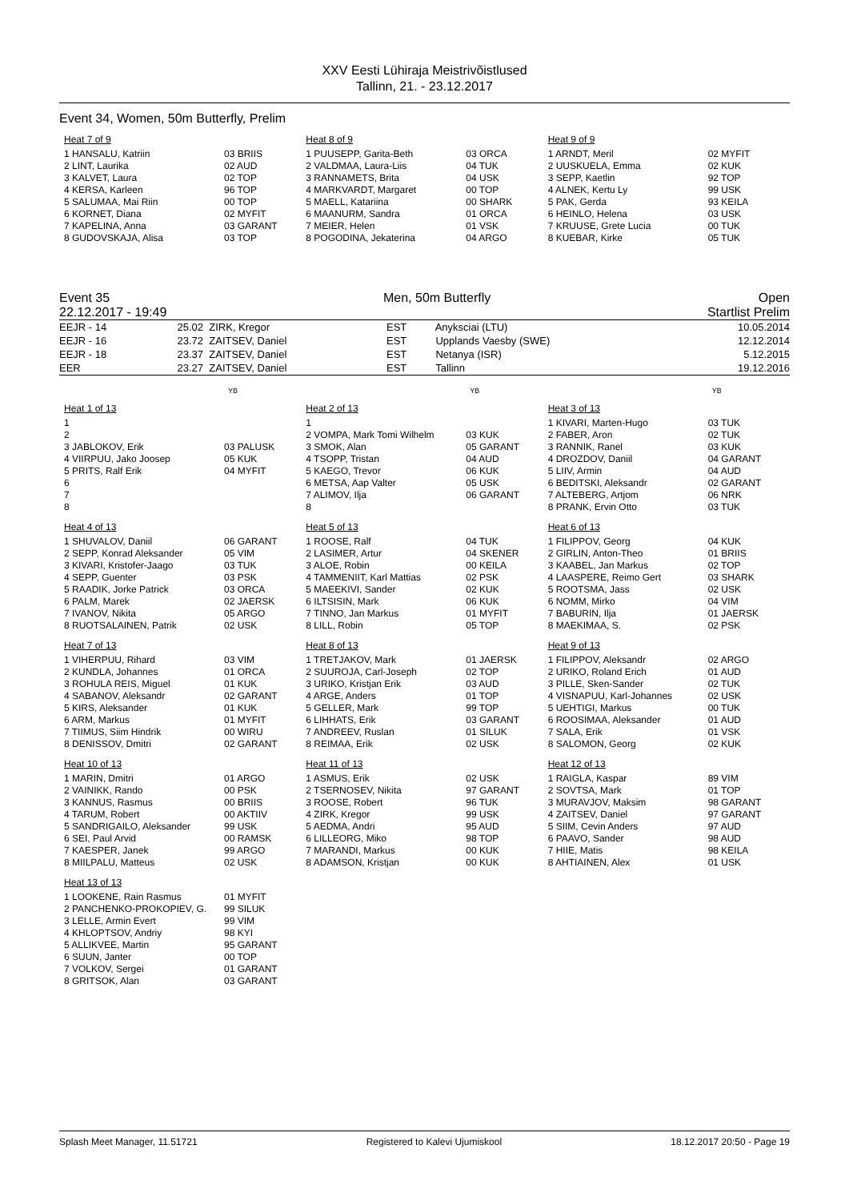XXV Eesti Lühiraja Meistrivõistlused
Tallinn, 21. - 23.12.2017
Event 34, Women, 50m Butterfly, Prelim
Heat 7 of 9
| 1 HANSALU, Katriin | 03 BRIIS |
| 2 LINT, Laurika | 02 AUD |
| 3 KALVET, Laura | 02 TOP |
| 4 KERSA, Karleen | 96 TOP |
| 5 SALUMAA, Mai Riin | 00 TOP |
| 6 KORNET, Diana | 02 MYFIT |
| 7 KAPELINA, Anna | 03 GARANT |
| 8 GUDOVSKAJA, Alisa | 03 TOP |
Heat 8 of 9
| 1 PUUSEPP, Garita-Beth | 03 ORCA |
| 2 VALDMAA, Laura-Liis | 04 TUK |
| 3 RANNAMETS, Brita | 04 USK |
| 4 MARKVARDT, Margaret | 00 TOP |
| 5 MAELL, Katariina | 00 SHARK |
| 6 MAANURM, Sandra | 01 ORCA |
| 7 MEIER, Helen | 01 VSK |
| 8 POGODINA, Jekaterina | 04 ARGO |
Heat 9 of 9
| 1 ARNDT, Meril | 02 MYFIT |
| 2 UUSKUELA, Emma | 02 KUK |
| 3 SEPP, Kaetlin | 92 TOP |
| 4 ALNEK, Kertu Ly | 99 USK |
| 5 PAK, Gerda | 93 KEILA |
| 6 HEINLO, Helena | 03 USK |
| 7 KRUUSE, Grete Lucia | 00 TUK |
| 8 KUEBAR, Kirke | 05 TUK |
Event 35
22.12.2017 - 19:49 Men, 50m Butterfly Open
Startlist Prelim
| EEJR - 14 | 25.02 | ZIRK, Kregor | EST | Anyksciai (LTU) | 10.05.2014 |
| EEJR - 16 | 23.72 | ZAITSEV, Daniel | EST | Upplands Vaesby (SWE) | 12.12.2014 |
| EEJR - 18 | 23.37 | ZAITSEV, Daniel | EST | Netanya (ISR) | 5.12.2015 |
| EER | 23.27 | ZAITSEV, Daniel | EST | Tallinn | 19.12.2016 |
YB YB YB
Heat 1 of 13
| 1 | |
| 2 | |
| 3 JABLOKOV, Erik | 03 PALUSK |
| 4 VIIRPUU, Jako Joosep | 05 KUK |
| 5 PRITS, Ralf Erik | 04 MYFIT |
| 6 | |
| 7 | |
| 8 | |
Heat 2 of 13
| 1 | |
| 2 VOMPA, Mark Tomi Wilhelm | 03 KUK |
| 3 SMOK, Alan | 05 GARANT |
| 4 TSOPP, Tristan | 04 AUD |
| 5 KAEGO, Trevor | 06 KUK |
| 6 METSA, Aap Valter | 05 USK |
| 7 ALIMOV, Ilja | 06 GARANT |
| 8 | |
Heat 3 of 13
| 1 KIVARI, Marten-Hugo | 03 TUK |
| 2 FABER, Aron | 02 TUK |
| 3 RANNIK, Ranel | 03 KUK |
| 4 DROZDOV, Daniil | 04 GARANT |
| 5 LIIV, Armin | 04 AUD |
| 6 BEDITSKI, Aleksandr | 02 GARANT |
| 7 ALTEBERG, Artjom | 06 NRK |
| 8 PRANK, Ervin Otto | 03 TUK |
Heat 4 of 13
| 1 SHUVALOV, Daniil | 06 GARANT |
| 2 SEPP, Konrad Aleksander | 05 VIM |
| 3 KIVARI, Kristofer-Jaago | 03 TUK |
| 4 SEPP, Guenter | 03 PSK |
| 5 RAADIK, Jorke Patrick | 03 ORCA |
| 6 PALM, Marek | 02 JAERSK |
| 7 IVANOV, Nikita | 05 ARGO |
| 8 RUOTSALAINEN, Patrik | 02 USK |
Heat 5 of 13
| 1 ROOSE, Ralf | 04 TUK |
| 2 LASIMER, Artur | 04 SKENER |
| 3 ALOE, Robin | 00 KEILA |
| 4 TAMMENIIT, Karl Mattias | 02 PSK |
| 5 MAEEKIVI, Sander | 02 KUK |
| 6 ILTSISIN, Mark | 06 KUK |
| 7 TINNO, Jan Markus | 01 MYFIT |
| 8 LILL, Robin | 05 TOP |
Heat 6 of 13
| 1 FILIPPOV, Georg | 04 KUK |
| 2 GIRLIN, Anton-Theo | 01 BRIIS |
| 3 KAABEL, Jan Markus | 02 TOP |
| 4 LAASPERE, Reimo Gert | 03 SHARK |
| 5 ROOTSMA, Jass | 02 USK |
| 6 NOMM, Mirko | 04 VIM |
| 7 BABURIN, Ilja | 01 JAERSK |
| 8 MAEKIMAA, S. | 02 PSK |
Heat 7 of 13
| 1 VIHERPUU, Rihard | 03 VIM |
| 2 KUNDLA, Johannes | 01 ORCA |
| 3 ROHULA REIS, Miguel | 01 KUK |
| 4 SABANOV, Aleksandr | 02 GARANT |
| 5 KIRS, Aleksander | 01 KUK |
| 6 ARM, Markus | 01 MYFIT |
| 7 TIIMUS, Siim Hindrik | 00 WIRU |
| 8 DENISSOV, Dmitri | 02 GARANT |
Heat 8 of 13
| 1 TRETJAKOV, Mark | 01 JAERSK |
| 2 SUUROJA, Carl-Joseph | 02 TOP |
| 3 URIKO, Kristjan Erik | 03 AUD |
| 4 ARGE, Anders | 01 TOP |
| 5 GELLER, Mark | 99 TOP |
| 6 LIHHATS, Erik | 03 GARANT |
| 7 ANDREEV, Ruslan | 01 SILUK |
| 8 REIMAA, Erik | 02 USK |
Heat 9 of 13
| 1 FILIPPOV, Aleksandr | 02 ARGO |
| 2 URIKO, Roland Erich | 01 AUD |
| 3 PILLE, Sken-Sander | 02 TUK |
| 4 VISNAPUU, Karl-Johannes | 02 USK |
| 5 UEHTIGI, Markus | 00 TUK |
| 6 ROOSIMAA, Aleksander | 01 AUD |
| 7 SALA, Erik | 01 VSK |
| 8 SALOMON, Georg | 02 KUK |
Heat 10 of 13
| 1 MARIN, Dmitri | 01 ARGO |
| 2 VAINIKK, Rando | 00 PSK |
| 3 KANNUS, Rasmus | 00 BRIIS |
| 4 TARUM, Robert | 00 AKTIIV |
| 5 SANDRIGAILO, Aleksander | 99 USK |
| 6 SEI, Paul Arvid | 00 RAMSK |
| 7 KAESPER, Janek | 99 ARGO |
| 8 MIILPALU, Matteus | 02 USK |
Heat 11 of 13
| 1 ASMUS, Erik | 02 USK |
| 2 TSERNOSEV, Nikita | 97 GARANT |
| 3 ROOSE, Robert | 96 TUK |
| 4 ZIRK, Kregor | 99 USK |
| 5 AEDMA, Andri | 95 AUD |
| 6 LILLEORG, Miko | 98 TOP |
| 7 MARANDI, Markus | 00 KUK |
| 8 ADAMSON, Kristjan | 00 KUK |
Heat 12 of 13
| 1 RAIGLA, Kaspar | 89 VIM |
| 2 SOVTSA, Mark | 01 TOP |
| 3 MURAVJOV, Maksim | 98 GARANT |
| 4 ZAITSEV, Daniel | 97 GARANT |
| 5 SIIM, Cevin Anders | 97 AUD |
| 6 PAAVO, Sander | 98 AUD |
| 7 HIIE, Matis | 98 KEILA |
| 8 AHTIAINEN, Alex | 01 USK |
Heat 13 of 13
| 1 LOOKENE, Rain Rasmus | 01 MYFIT |
| 2 PANCHENKO-PROKOPIEV, G. | 99 SILUK |
| 3 LELLE, Armin Evert | 99 VIM |
| 4 KHLOPTSOV, Andriy | 98 KYI |
| 5 ALLIKVEE, Martin | 95 GARANT |
| 6 SUUN, Janter | 00 TOP |
| 7 VOLKOV, Sergei | 01 GARANT |
| 8 GRITSOK, Alan | 03 GARANT |
Splash Meet Manager, 11.51721 Registered to Kalevi Ujumiskool 18.12.2017 20:50 - Page 19